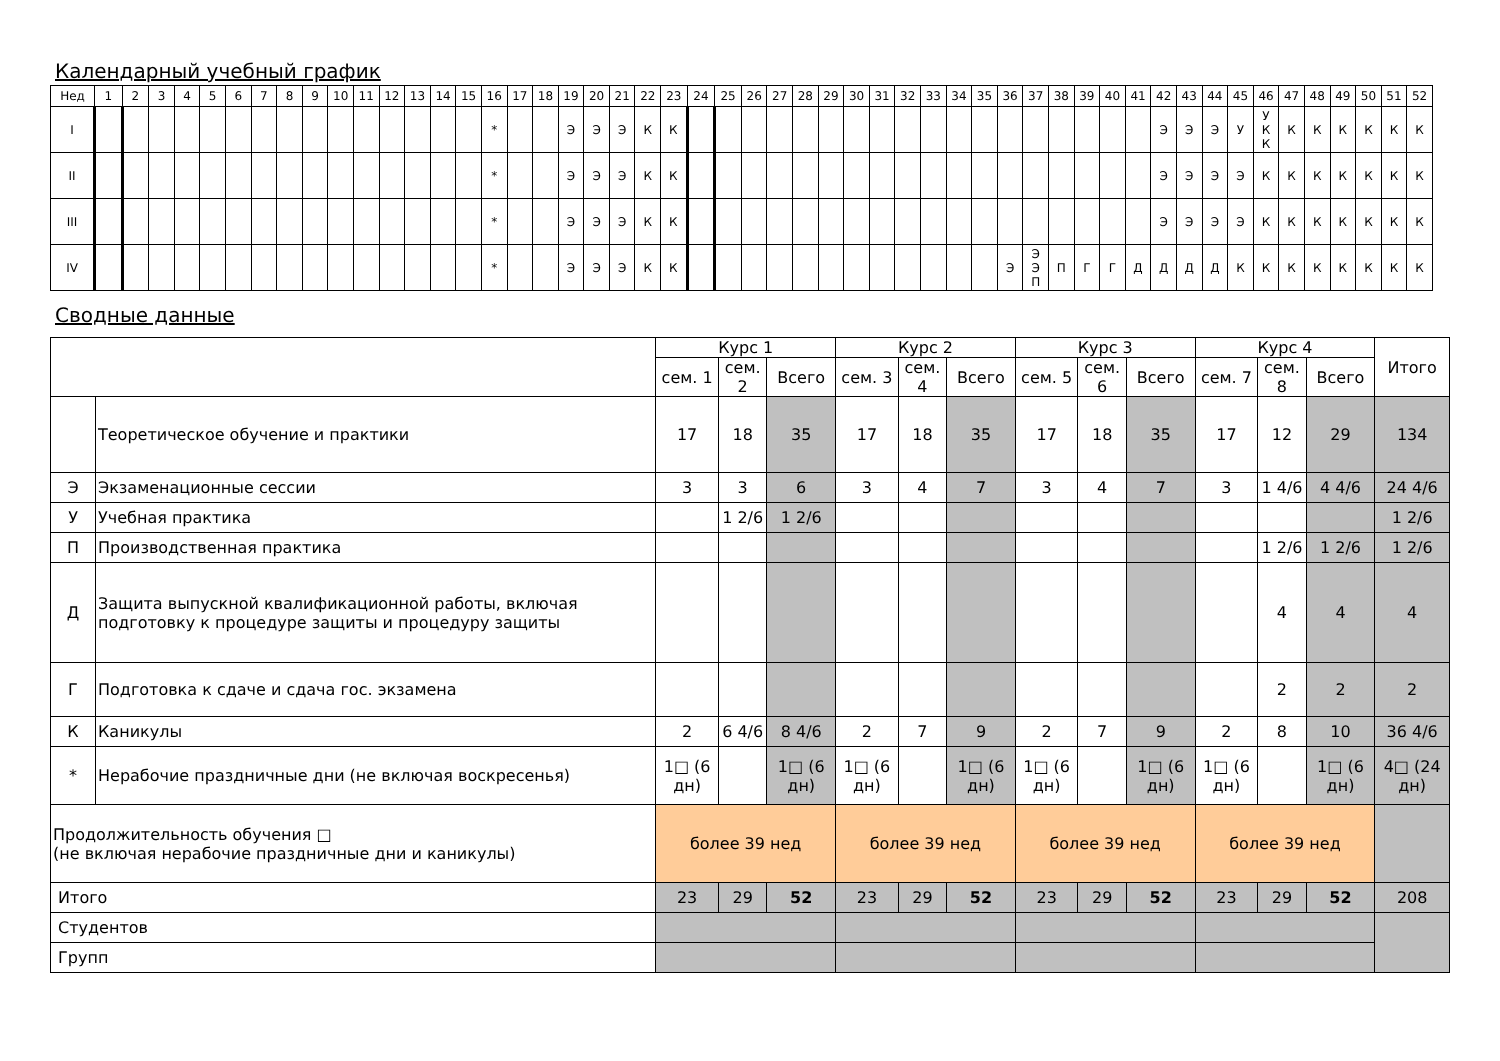Календарный учебный график
| Нед | 1 | 2 | 3 | 4 | 5 | 6 | 7 | 8 | 9 | 10 | 11 | 12 | 13 | 14 | 15 | 16 | 17 | 18 | 19 | 20 | 21 | 22 | 23 | 24 | 25 | 26 | 27 | 28 | 29 | 30 | 31 | 32 | 33 | 34 | 35 | 36 | 37 | 38 | 39 | 40 | 41 | 42 | 43 | 44 | 45 | 46 | 47 | 48 | 49 | 50 | 51 | 52 |
| I | | | | | | | | | | | | | | | | * | | | Э | Э | Э | К | К | | | | | | | | | | | | | | | | | | | Э | Э | Э | У | У К К | К | К | К | К | К | К |
| II | | | | | | | | | | | | | | | | * | | | Э | Э | Э | К | К | | | | | | | | | | | | | | | | | | | Э | Э | Э | Э | К | К | К | К | К | К | К |
| III | | | | | | | | | | | | | | | | * | | | Э | Э | Э | К | К | | | | | | | | | | | | | | | | | | | Э | Э | Э | Э | К | К | К | К | К | К | К |
| IV | | | | | | | | | | | | | | | | * | | | Э | Э | Э | К | К | | | | | | | | | | | | | Э | Э Э П | П | Г | Г | Д | Д | Д | Д | К | К | К | К | К | К | К | К |
Сводные данные
| | | Курс 1 | | | Курс 2 | | | Курс 3 | | | Курс 4 | | | Итого |
| | | сем. 1 | сем. 2 | Всего | сем. 3 | сем. 4 | Всего | сем. 5 | сем. 6 | Всего | сем. 7 | сем. 8 | Всего | |
| | Теоретическое обучение и практики | 17 | 18 | 35 | 17 | 18 | 35 | 17 | 18 | 35 | 17 | 12 | 29 | 134 |
| Э | Экзаменационные сессии | 3 | 3 | 6 | 3 | 4 | 7 | 3 | 4 | 7 | 3 | 1 4/6 | 4 4/6 | 24 4/6 |
| У | Учебная практика | | 1 2/6 | 1 2/6 | | | | | | | | | | 1 2/6 |
| П | Производственная практика | | | | | | | | | | | 1 2/6 | 1 2/6 | 1 2/6 |
| Д | Защита выпускной квалификационной работы, включая подготовку к процедуре защиты и процедуру защиты | | | | | | | | | | | 4 | 4 | 4 |
| Г | Подготовка к сдаче и сдача гос. экзамена | | | | | | | | | | | 2 | 2 | 2 |
| К | Каникулы | 2 | 6 4/6 | 8 4/6 | 2 | 7 | 9 | 2 | 7 | 9 | 2 | 8 | 10 | 36 4/6 |
| * | Нерабочие праздничные дни (не включая воскресенья) | 1□ (6 дн) | | 1□ (6 дн) | 1□ (6 дн) | | 1□ (6 дн) | 1□ (6 дн) | | 1□ (6 дн) | 1□ (6 дн) | | 1□ (6 дн) | 4□ (24 дн) |
| Продолжительность обучения □ (не включая нерабочие праздничные дни и каникулы) | | более 39 нед | | | более 39 нед | | | более 39 нед | | | более 39 нед | | | |
| Итого | | 23 | 29 | 52 | 23 | 29 | 52 | 23 | 29 | 52 | 23 | 29 | 52 | 208 |
| Студентов | | | | | | | | | | | | | | |
| Групп | | | | | | | | | | | | | | |